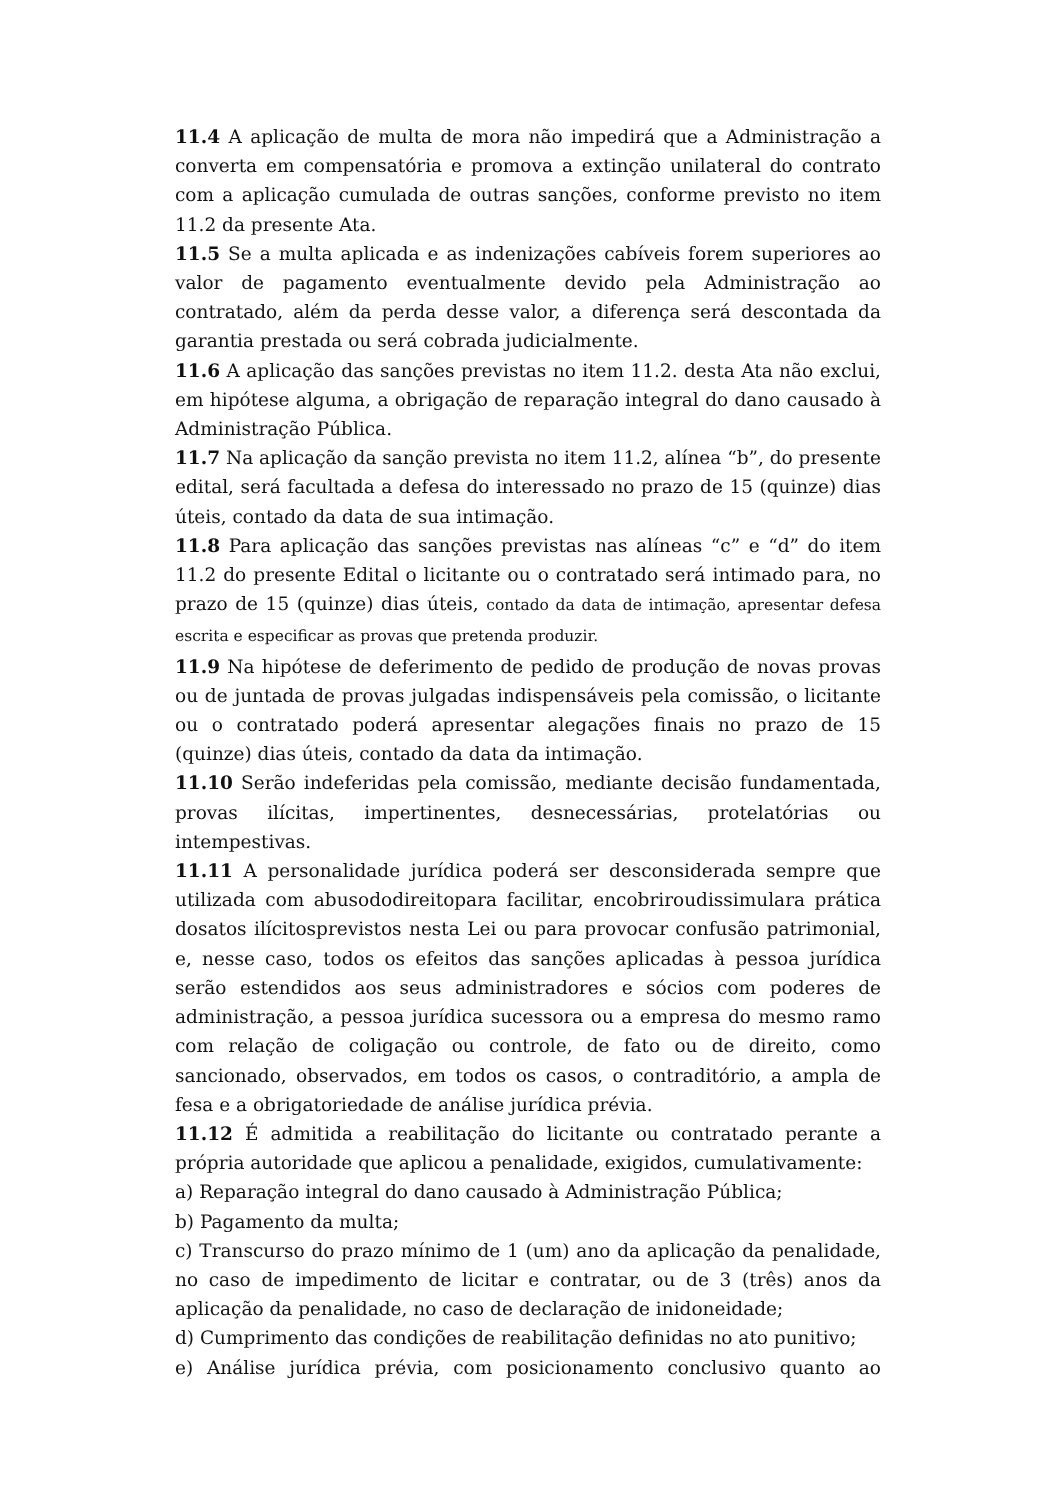11.4 A aplicação de multa de mora não impedirá que a Administração a converta em compensatória e promova a extinção unilateral do contrato com a aplicação cumulada de outras sanções, conforme previsto no item 11.2 da presente Ata.
11.5 Se a multa aplicada e as indenizações cabíveis forem superiores ao valor de pagamento eventualmente devido pela Administração ao contratado, além da perda desse valor, a diferença será descontada da garantia prestada ou será cobrada judicialmente.
11.6 A aplicação das sanções previstas no item 11.2. desta Ata não exclui, em hipótese alguma, a obrigação de reparação integral do dano causado à Administração Pública.
11.7 Na aplicação da sanção prevista no item 11.2, alínea “b”, do presente edital, será facultada a defesa do interessado no prazo de 15 (quinze) dias úteis, contado da data de sua intimação.
11.8 Para aplicação das sanções previstas nas alíneas “c” e “d” do item 11.2 do presente Edital o licitante ou o contratado será intimado para, no prazo de 15 (quinze) dias úteis, contado da data de intimação, apresentar defesa escrita e especificar as provas que pretenda produzir.
11.9 Na hipótese de deferimento de pedido de produção de novas provas ou de juntada de provas julgadas indispensáveis pela comissão, o licitante ou o contratado poderá apresentar alegações finais no prazo de 15 (quinze) dias úteis, contado da data da intimação.
11.10 Serão indeferidas pela comissão, mediante decisão fundamentada, provas ilícitas, impertinentes, desnecessárias, protelatórias ou intempestivas.
11.11 A personalidade jurídica poderá ser desconsiderada sempre que utilizada com abusododireitopara facilitar, encobriroudissimulara prática dosatos ilícitosprevistos nesta Lei ou para provocar confusão patrimonial, e, nesse caso, todos os efeitos das sanções aplicadas à pessoa jurídica serão estendidos aos seus administradores e sócios com poderes de administração, a pessoa jurídica sucessora ou a empresa do mesmo ramo com relação de coligação ou controle, de fato ou de direito, como sancionado, observados, em todos os casos, o contraditório, a ampla de fesa e a obrigatoriedade de análise jurídica prévia.
11.12 É admitida a reabilitação do licitante ou contratado perante a própria autoridade que aplicou a penalidade, exigidos, cumulativamente:
a) Reparação integral do dano causado à Administração Pública;
b) Pagamento da multa;
c) Transcurso do prazo mínimo de 1 (um) ano da aplicação da penalidade, no caso de impedimento de licitar e contratar, ou de 3 (três) anos da aplicação da penalidade, no caso de declaração de inidoneidade;
d) Cumprimento das condições de reabilitação definidas no ato punitivo;
e) Análise jurídica prévia, com posicionamento conclusivo quanto ao